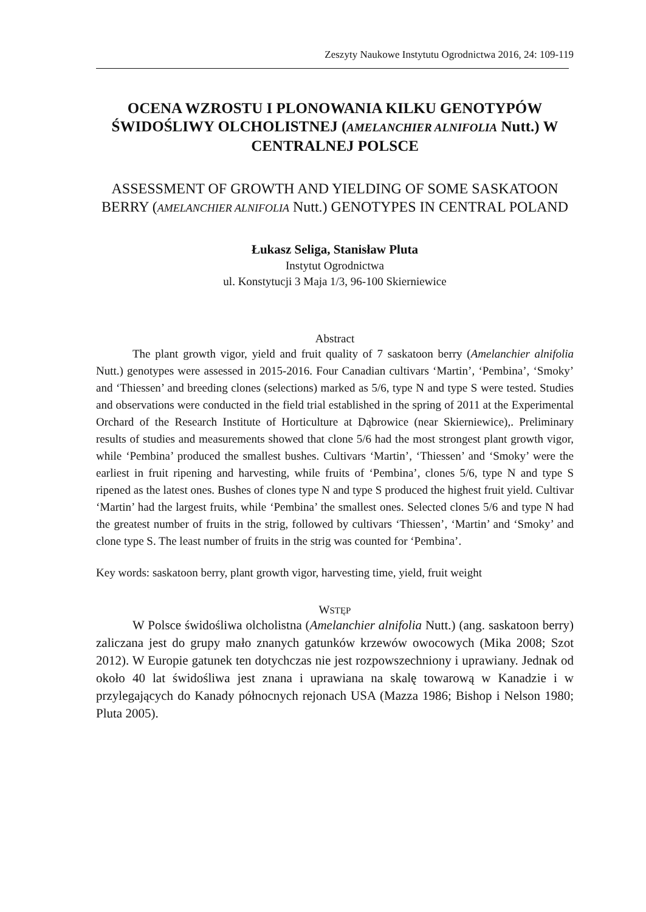Zeszyty Naukowe Instytutu Ogrodnictwa 2016, 24: 109-119
OCENA WZROSTU I PLONOWANIA KILKU GENOTYPÓW ŚWIDOŚLIWY OLCHOLISTNEJ (AMELANCHIER ALNIFOLIA Nutt.) W CENTRALNEJ POLSCE
ASSESSMENT OF GROWTH AND YIELDING OF SOME SASKATOON BERRY (AMELANCHIER ALNIFOLIA Nutt.) GENOTYPES IN CENTRAL POLAND
Łukasz Seliga, Stanisław Pluta
Instytut Ogrodnictwa
ul. Konstytucji 3 Maja 1/3, 96-100 Skierniewice
Abstract
The plant growth vigor, yield and fruit quality of 7 saskatoon berry (Amelanchier alnifolia Nutt.) genotypes were assessed in 2015-2016. Four Canadian cultivars ‘Martin’, ‘Pembina’, ‘Smoky’ and ‘Thiessen’ and breeding clones (selections) marked as 5/6, type N and type S were tested. Studies and observations were conducted in the field trial established in the spring of 2011 at the Experimental Orchard of the Research Institute of Horticulture at Dąbrowice (near Skierniewice),. Preliminary results of studies and measurements showed that clone 5/6 had the most strongest plant growth vigor, while ‘Pembina’ produced the smallest bushes. Cultivars ‘Martin’, ‘Thiessen’ and ‘Smoky’ were the earliest in fruit ripening and harvesting, while fruits of ‘Pembina’, clones 5/6, type N and type S ripened as the latest ones. Bushes of clones type N and type S produced the highest fruit yield. Cultivar ‘Martin’ had the largest fruits, while ‘Pembina’ the smallest ones. Selected clones 5/6 and type N had the greatest number of fruits in the strig, followed by cultivars ‘Thiessen’, ‘Martin’ and ‘Smoky’ and clone type S. The least number of fruits in the strig was counted for ‘Pembina’.
Key words: saskatoon berry, plant growth vigor, harvesting time, yield, fruit weight
WSTĘP
W Polsce świdośliwa olcholistna (Amelanchier alnifolia Nutt.) (ang. saskatoon berry) zaliczana jest do grupy mało znanych gatunków krzewów owocowych (Mika 2008; Szot 2012). W Europie gatunek ten dotychczas nie jest rozpowszechniony i uprawiany. Jednak od około 40 lat świdośliwa jest znana i uprawiana na skalę towarową w Kanadzie i w przylegających do Kanady północnych rejonach USA (Mazza 1986; Bishop i Nelson 1980; Pluta 2005).